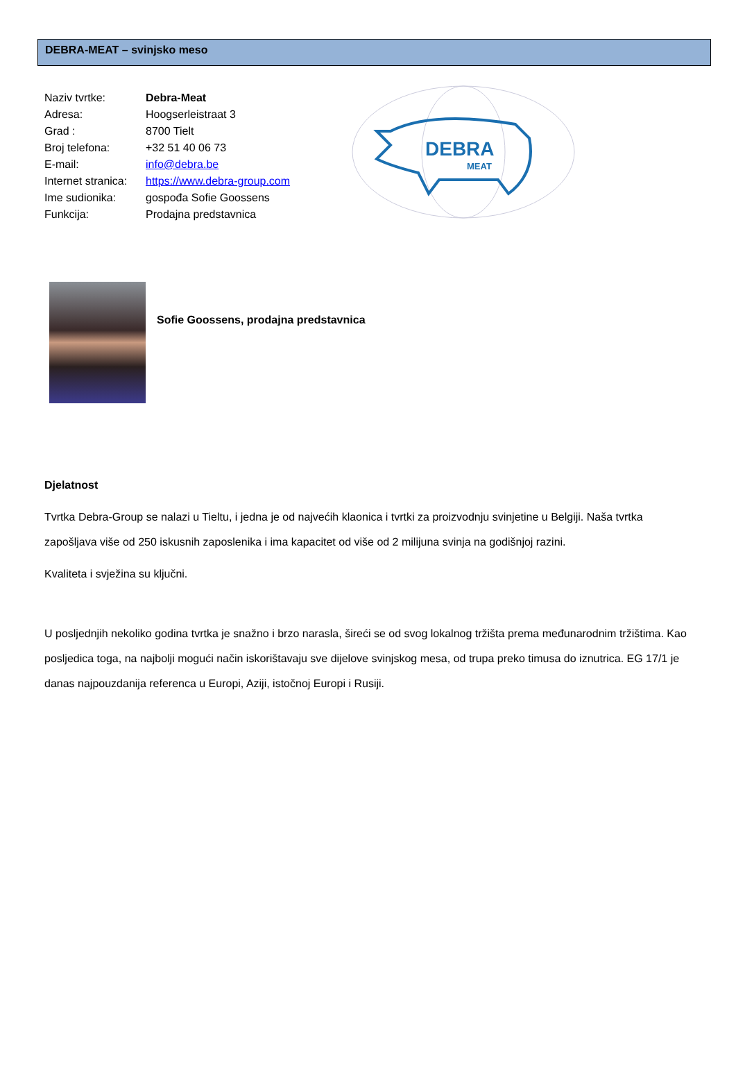DEBRA-MEAT – svinjsko meso
Naziv tvrtke: Debra-Meat
Adresa: Hoogserleistraat 3
Grad : 8700 Tielt
Broj telefona: +32 51 40 06 73
E-mail: info@debra.be
Internet stranica: https://www.debra-group.com
Ime sudionika: gospođa Sofie Goossens
Funkcija: Prodajna predstavnica
DEBRA
MEAT
Sofie Goossens, prodajna predstavnica
Djelatnost
Tvrtka Debra-Group se nalazi u Tieltu, i jedna je od najvećih klaonica i tvrtki za proizvodnju svinjetine u Belgiji. Naša tvrtka zapošljava više od 250 iskusnih zaposlenika i ima kapacitet od više od 2 milijuna svinja na godišnjoj razini.
Kvaliteta i svježina su ključni.
U posljednjih nekoliko godina tvrtka je snažno i brzo narasla, šireći se od svog lokalnog tržišta prema međunarodnim tržištima. Kao posljedica toga, na najbolji mogući način iskorištavaju sve dijelove svinjskog mesa, od trupa preko timusa do iznutrica. EG 17/1 je danas najpouzdanija referenca u Europi, Aziji, istočnoj Europi i Rusiji.